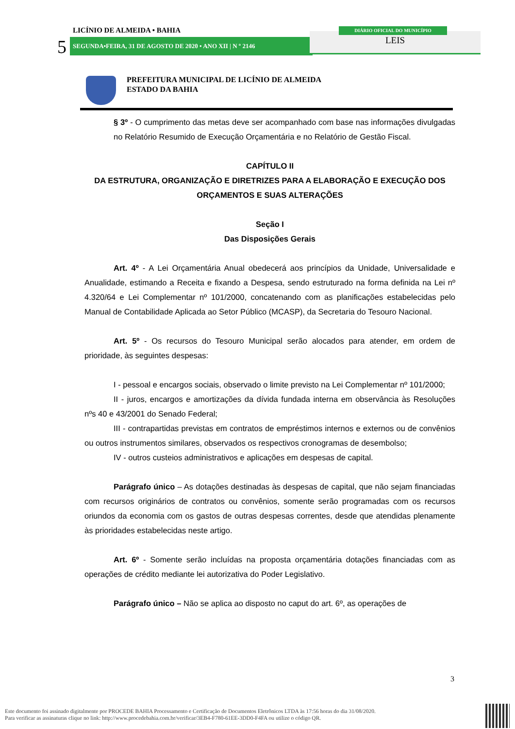5
LICÍNIO DE ALMEIDA • BAHIA
SEGUNDA•FEIRA, 31 DE AGOSTO DE 2020 • ANO XII | N º 2146 LEIS
DIÁRIO OFICIAL DO MUNICÍPIO
PREFEITURA MUNICIPAL DE LICÍNIO DE ALMEIDA
ESTADO DA BAHIA
§ 3º - O cumprimento das metas deve ser acompanhado com base nas informações divulgadas no Relatório Resumido de Execução Orçamentária e no Relatório de Gestão Fiscal.
CAPÍTULO II
DA ESTRUTURA, ORGANIZAÇÃO E DIRETRIZES PARA A ELABORAÇÃO E EXECUÇÃO DOS ORÇAMENTOS E SUAS ALTERAÇÕES
Seção I
Das Disposições Gerais
Art. 4º - A Lei Orçamentária Anual obedecerá aos princípios da Unidade, Universalidade e Anualidade, estimando a Receita e fixando a Despesa, sendo estruturado na forma definida na Lei nº 4.320/64 e Lei Complementar nº 101/2000, concatenando com as planificações estabelecidas pelo Manual de Contabilidade Aplicada ao Setor Público (MCASP), da Secretaria do Tesouro Nacional.
Art. 5º - Os recursos do Tesouro Municipal serão alocados para atender, em ordem de prioridade, às seguintes despesas:
I - pessoal e encargos sociais, observado o limite previsto na Lei Complementar nº 101/2000;
II - juros, encargos e amortizações da dívida fundada interna em observância às Resoluções nºs 40 e 43/2001 do Senado Federal;
III - contrapartidas previstas em contratos de empréstimos internos e externos ou de convênios ou outros instrumentos similares, observados os respectivos cronogramas de desembolso;
IV - outros custeios administrativos e aplicações em despesas de capital.
Parágrafo único – As dotações destinadas às despesas de capital, que não sejam financiadas com recursos originários de contratos ou convênios, somente serão programadas com os recursos oriundos da economia com os gastos de outras despesas correntes, desde que atendidas plenamente às prioridades estabelecidas neste artigo.
Art. 6º - Somente serão incluídas na proposta orçamentária dotações financiadas com as operações de crédito mediante lei autorizativa do Poder Legislativo.
Parágrafo único – Não se aplica ao disposto no caput do art. 6º, as operações de
3
Este documento foi assinado digitalmente por PROCEDE BAHIA Processamento e Certificação de Documentos Eletrônicos LTDA às 17:56 horas do dia 31/08/2020.
Para verificar as assinaturas clique no link: http://www.procedebahia.com.br/verificar/3EB4-F780-61EE-3DD0-F4FA ou utilize o código QR.